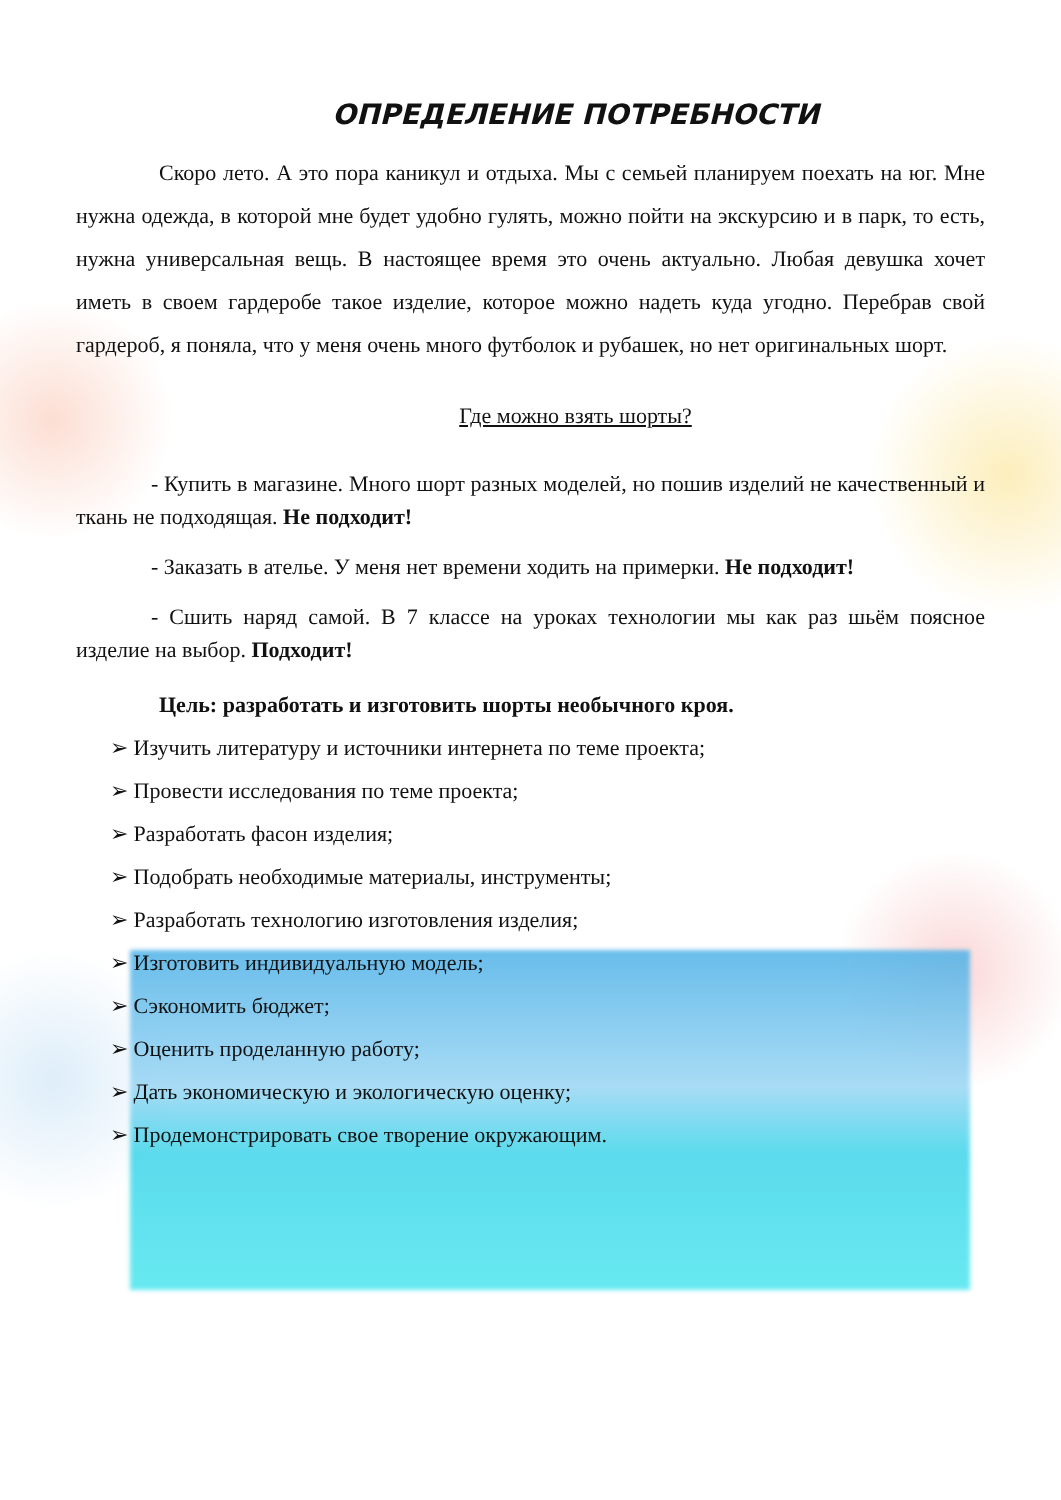ОПРЕДЕЛЕНИЕ ПОТРЕБНОСТИ
Скоро лето. А это пора каникул и отдыха. Мы с семьей планируем поехать на юг. Мне нужна одежда, в которой мне будет удобно гулять, можно пойти на экскурсию и в парк, то есть, нужна универсальная вещь. В настоящее время это очень актуально. Любая девушка хочет иметь в своем гардеробе такое изделие, которое можно надеть куда угодно. Перебрав свой гардероб, я поняла, что у меня очень много футболок и рубашек, но нет оригинальных шорт.
Где можно взять шорты?
- Купить в магазине. Много шорт разных моделей, но пошив изделий не качественный и ткань не подходящая. Не подходит!
- Заказать в ателье. У меня нет времени ходить на примерки. Не подходит!
- Сшить наряд самой. В 7 классе на уроках технологии мы как раз шьём поясное изделие на выбор. Подходит!
Цель: разработать и изготовить шорты необычного кроя.
➢ Изучить литературу и источники интернета по теме проекта;
➢ Провести исследования по теме проекта;
➢ Разработать фасон изделия;
➢ Подобрать необходимые материалы, инструменты;
➢ Разработать технологию изготовления изделия;
➢ Изготовить индивидуальную модель;
➢ Сэкономить бюджет;
➢ Оценить проделанную работу;
➢ Дать экономическую и экологическую оценку;
➢ Продемонстрировать свое творение окружающим.